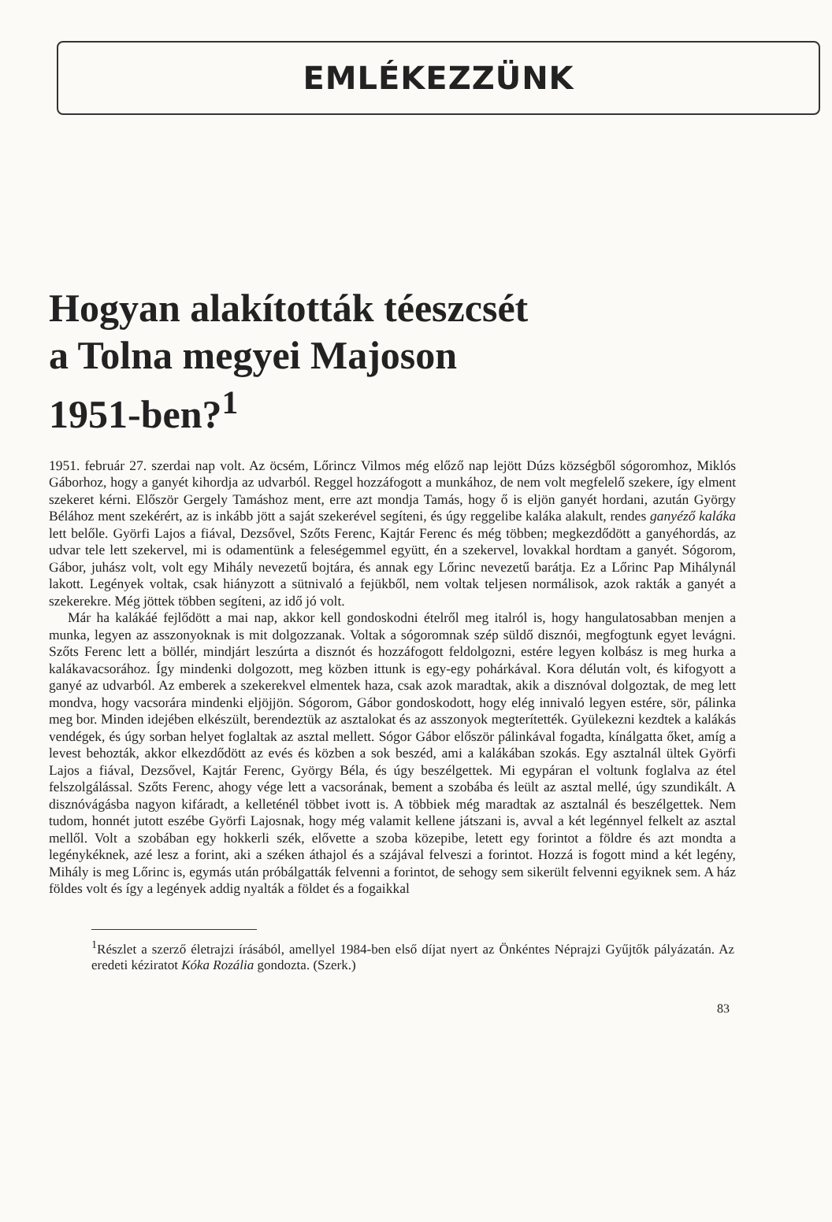EMLÉKEZZÜNK
Hogyan alakították téeszcsét
a Tolna megyei Majoson
1951-ben?<sup>1</sup>
1951. február 27. szerdai nap volt. Az öcsém, Lőrincz Vilmos még előző nap lejött Dúzs községből sógoromhoz, Miklós Gáborhoz, hogy a ganyét kihordja az udvarból. Reggel hozzáfogott a munkához, de nem volt megfelelő szekere, így elment szekeret kérni. Először Gergely Tamáshoz ment, erre azt mondja Tamás, hogy ő is eljön ganyét hordani, azután György Bélához ment szekérért, az is inkább jött a saját szekerével segíteni, és úgy reggelibe kaláka alakult, rendes ganyéző kaláka lett belőle. Györfi Lajos a fiával, Dezsővel, Szőts Ferenc, Kajtár Ferenc és még többen; megkezdődött a ganyéhordás, az udvar tele lett szekervel, mi is odamentünk a feleségemmel együtt, én a szekervel, lovakkal hordtam a ganyét. Sógorom, Gábor, juhász volt, volt egy Mihály nevezetű bojtára, és annak egy Lőrinc nevezetű barátja. Ez a Lőrinc Pap Mihálynál lakott. Legények voltak, csak hiányzott a sütnivaló a fejükből, nem voltak teljesen normálisok, azok rakták a ganyét a szekerekre. Még jöttek többen segíteni, az idő jó volt.
Már ha kalákáé fejlődött a mai nap, akkor kell gondoskodni ételről meg italról is, hogy hangulatosabban menjen a munka, legyen az asszonyoknak is mit dolgozzanak. Voltak a sógoromnak szép süldő disznói, megfogtunk egyet levágni. Szőts Ferenc lett a böllér, mindjárt leszúrta a disznót és hozzáfogott feldolgozni, estére legyen kolbász is meg hurka a kalákavacsorához. Így mindenki dolgozott, meg közben ittunk is egy-egy pohárkával. Kora délután volt, és kifogyott a ganyé az udvarból. Az emberek a szekerekvel elmentek haza, csak azok maradtak, akik a disznóval dolgoztak, de meg lett mondva, hogy vacsorára mindenki eljöjjön. Sógorom, Gábor gondoskodott, hogy elég innivaló legyen estére, sör, pálinka meg bor. Minden idejében elkészült, berendeztük az asztalokat és az asszonyok megterítették. Gyülekezni kezdtek a kalákás vendégek, és úgy sorban helyet foglaltak az asztal mellett. Sógor Gábor először pálinkával fogadta, kínálgatta őket, amíg a levest behozták, akkor elkezdődött az evés és közben a sok beszéd, ami a kalákában szokás. Egy asztalnál ültek Györfi Lajos a fiával, Dezsővel, Kajtár Ferenc, György Béla, és úgy beszélgettek. Mi egypáran el voltunk foglalva az étel felszolgálással. Szőts Ferenc, ahogy vége lett a vacsorának, bement a szobába és leült az asztal mellé, úgy szundikált. A disznóvágásba nagyon kifáradt, a kelleténél többet ivott is. A többiek még maradtak az asztalnál és beszélgettek. Nem tudom, honnét jutott eszébe Györfi Lajosnak, hogy még valamit kellene játszani is, avval a két legénnyel felkelt az asztal mellől. Volt a szobában egy hokkerli szék, elővette a szoba közepibe, letett egy forintot a földre és azt mondta a legénykéknek, azé lesz a forint, aki a széken áthajol és a szájával felveszi a forintot. Hozzá is fogott mind a két legény, Mihály is meg Lőrinc is, egymás után próbálgatták felvenni a forintot, de sehogy sem sikerült felvenni egyiknek sem. A ház földes volt és így a legények addig nyalták a földet és a fogaikkal
<sup>1</sup> Részlet a szerző életrajzi írásából, amellyel 1984-ben első díjat nyert az Önkéntes Néprajzi Gyűjtők pályázatán. Az eredeti kéziratot Kóka Rozália gondozta. (Szerk.)
83